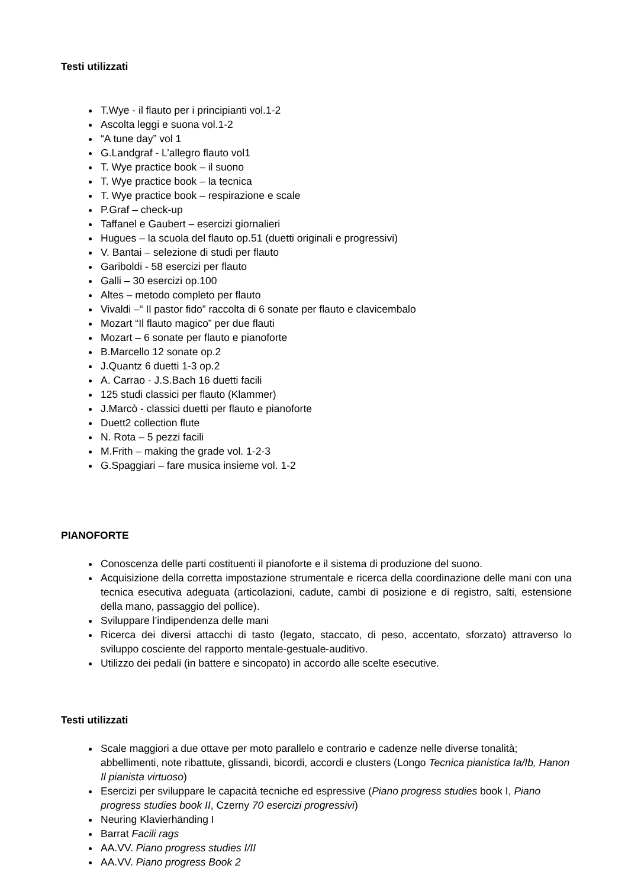Testi utilizzati
T.Wye - il flauto per i principianti vol.1-2
Ascolta leggi e suona vol.1-2
“A tune day” vol 1
G.Landgraf - L’allegro flauto vol1
T. Wye practice book – il suono
T. Wye practice book – la tecnica
T. Wye practice book – respirazione e scale
P.Graf – check-up
Taffanel e Gaubert – esercizi giornalieri
Hugues – la scuola del flauto op.51 (duetti originali e progressivi)
V. Bantai – selezione di studi per flauto
Gariboldi - 58 esercizi per flauto
Galli – 30 esercizi op.100
Altes – metodo completo per flauto
Vivaldi –“ Il pastor fido” raccolta di 6 sonate per flauto e clavicembalo
Mozart “Il flauto magico” per due flauti
Mozart – 6 sonate per flauto e pianoforte
B.Marcello 12 sonate op.2
J.Quantz 6 duetti 1-3 op.2
A. Carrao - J.S.Bach 16 duetti facili
125 studi classici per flauto (Klammer)
J.Marcò - classici duetti per flauto e pianoforte
Duett2 collection flute
N. Rota – 5 pezzi facili
M.Frith – making the grade vol. 1-2-3
G.Spaggiari – fare musica insieme vol. 1-2
PIANOFORTE
Conoscenza delle parti costituenti il pianoforte e il sistema di produzione del suono.
Acquisizione della corretta impostazione strumentale e ricerca della coordinazione delle mani con una tecnica esecutiva adeguata (articolazioni, cadute, cambi di posizione e di registro, salti, estensione della mano, passaggio del pollice).
Sviluppare l’indipendenza delle mani
Ricerca dei diversi attacchi di tasto (legato, staccato, di peso, accentato, sforzato) attraverso lo sviluppo cosciente del rapporto mentale-gestuale-auditivo.
Utilizzo dei pedali (in battere e sincopato) in accordo alle scelte esecutive.
Testi utilizzati
Scale maggiori a due ottave per moto parallelo e contrario e cadenze nelle diverse tonalità; abbellimenti, note ribattute, glissandi, bicordi, accordi e clusters (Longo Tecnica pianistica Ia/Ib, Hanon Il pianista virtuoso)
Esercizi per sviluppare le capacità tecniche ed espressive (Piano progress studies book I, Piano progress studies book II, Czerny 70 esercizi progressivi)
Neuring Klavierhänding I
Barrat Facili rags
AA.VV. Piano progress studies I/II
AA.VV. Piano progress Book 2